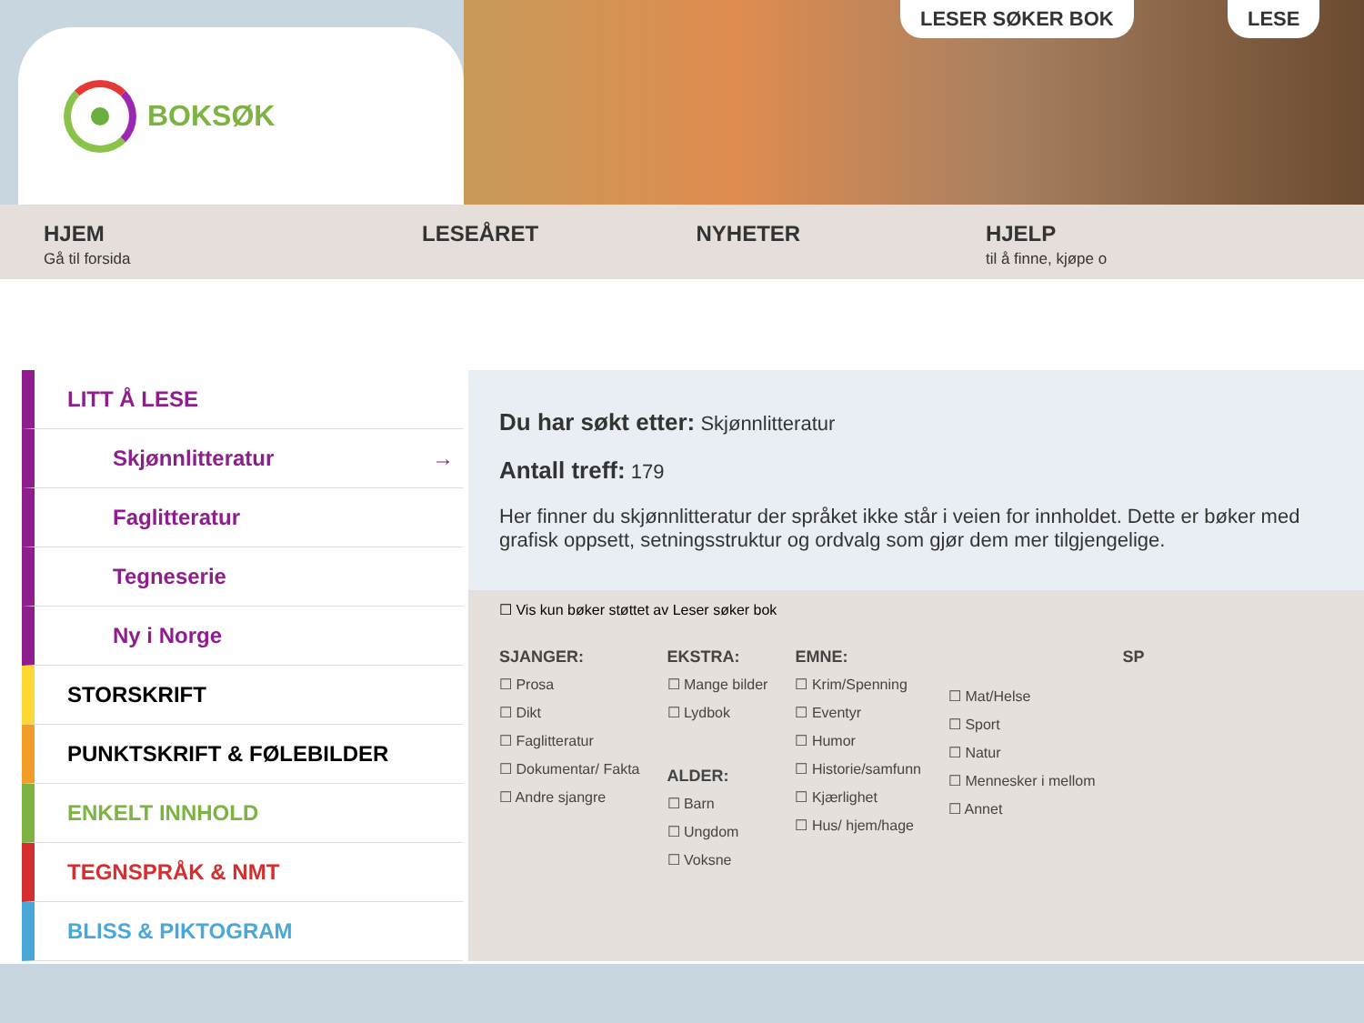BOKSØK
LESER SØKER BOK LESE
HJEM
Gå til forsida
LESEÅRET NYHETER HJELP
til å finne, kjøpe o
LITT Å LESE
Skjønnlitteratur →
Faglitteratur
Tegneserie
Ny i Norge
STORSKRIFT
PUNKTSKRIFT & FØLEBILDER
ENKELT INNHOLD
TEGNSPRÅK & NMT
BLISS & PIKTOGRAM
Du har søkt etter: Skjønnlitteratur
Antall treff: 179
Her finner du skjønnlitteratur der språket ikke står i veien for innholdet. Dette er bøker med grafisk oppsett, setningsstruktur og ordvalg som gjør dem mer tilgjengelige.
☐ Vis kun bøker støttet av Leser søker bok
SJANGER:
☐ Prosa
☐ Dikt
☐ Faglitteratur
☐ Dokumentar/ Fakta
☐ Andre sjangre
EKSTRA:
☐ Mange bilder
☐ Lydbok
ALDER:
☐ Barn
☐ Ungdom
☐ Voksne
EMNE:
☐ Krim/Spenning
☐ Eventyr
☐ Humor
☐ Historie/samfunn
☐ Kjærlighet
☐ Hus/ hjem/hage
☐ Mat/Helse
☐ Sport
☐ Natur
☐ Mennesker i mellom
☐ Annet
SP